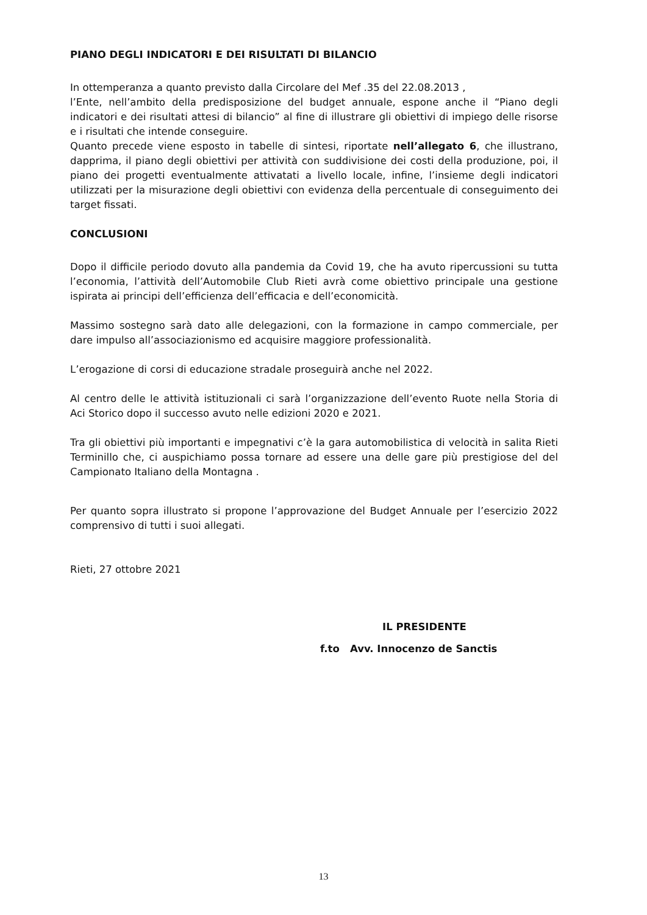PIANO DEGLI INDICATORI E DEI RISULTATI DI BILANCIO
In ottemperanza a quanto previsto dalla Circolare del Mef .35 del 22.08.2013 ,
l’Ente, nell’ambito della predisposizione del budget annuale, espone anche il “Piano degli indicatori e dei risultati attesi di bilancio” al fine di illustrare gli obiettivi di impiego delle risorse e i risultati che intende conseguire.
Quanto precede viene esposto in tabelle di sintesi, riportate nell’allegato 6, che illustrano, dapprima, il piano degli obiettivi per attività con suddivisione dei costi della produzione, poi, il piano dei progetti eventualmente attivatati a livello locale, infine, l’insieme degli indicatori utilizzati per la misurazione degli obiettivi con evidenza della percentuale di conseguimento dei target fissati.
CONCLUSIONI
Dopo il difficile periodo dovuto alla pandemia da Covid 19, che ha avuto ripercussioni su tutta l’economia, l’attività dell’Automobile Club Rieti avrà come obiettivo principale una gestione ispirata ai principi dell’efficienza dell’efficacia e dell’economicità.
Massimo sostegno sarà dato alle delegazioni, con la formazione in campo commerciale, per dare impulso all’associazionismo ed acquisire maggiore professionalità.
L’erogazione di corsi di educazione stradale proseguirà anche nel 2022.
Al centro delle le attività istituzionali ci sarà l’organizzazione dell’evento Ruote nella Storia di Aci Storico dopo il successo avuto nelle edizioni 2020 e 2021.
Tra gli obiettivi più importanti e impegnativi c’è la gara automobilistica di velocità in salita Rieti Terminillo che, ci auspichiamo possa tornare ad essere una delle gare più prestigiose del del Campionato Italiano della Montagna .
Per quanto sopra illustrato si propone l’approvazione del Budget Annuale per l’esercizio 2022 comprensivo di tutti i suoi allegati.
Rieti, 27 ottobre 2021
IL PRESIDENTE
f.to Avv. Innocenzo de Sanctis
13